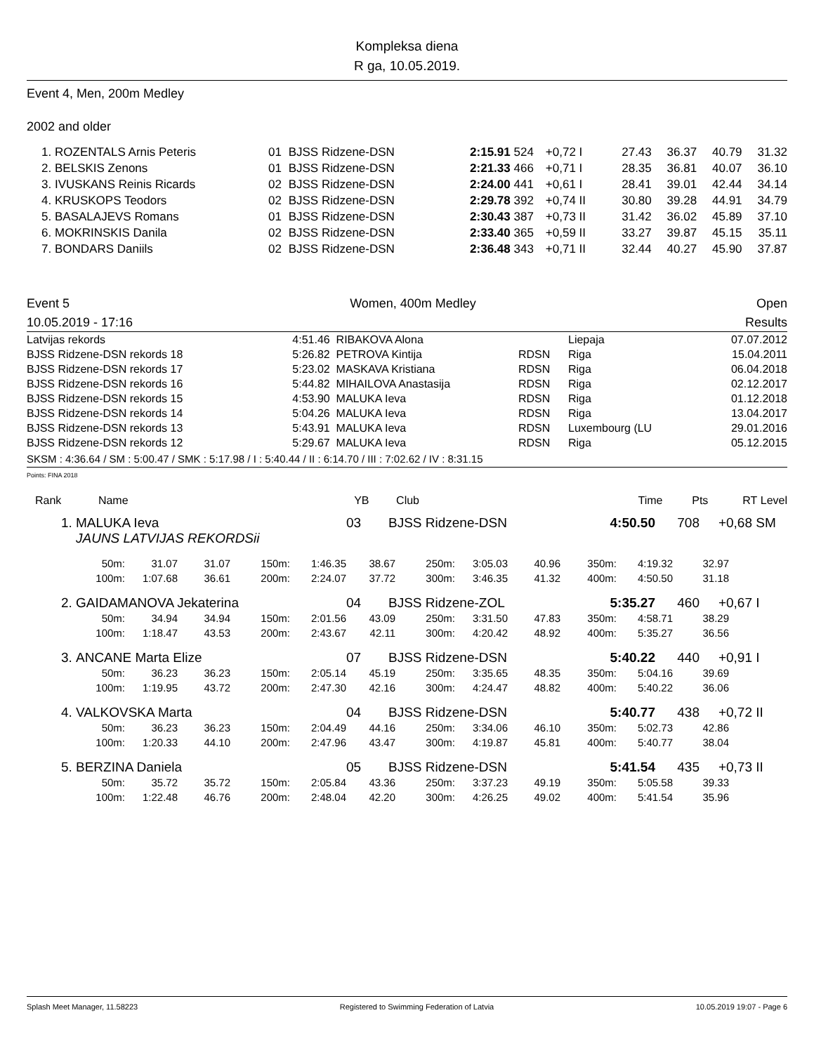Kompleksa diena
R ga, 10.05.2019.
Event 4, Men, 200m Medley
2002 and older
| 1. | ROZENTALS Arnis Peteris | 01 | BJSS Ridzene-DSN | 2:15.91 | 524 | +0,72 I | 27.43 | 36.37 | 40.79 | 31.32 |
| 2. | BELSKIS Zenons | 01 | BJSS Ridzene-DSN | 2:21.33 | 466 | +0,71 I | 28.35 | 36.81 | 40.07 | 36.10 |
| 3. | IVUSKANS Reinis Ricards | 02 | BJSS Ridzene-DSN | 2:24.00 | 441 | +0,61 I | 28.41 | 39.01 | 42.44 | 34.14 |
| 4. | KRUSKOPS Teodors | 02 | BJSS Ridzene-DSN | 2:29.78 | 392 | +0,74 II | 30.80 | 39.28 | 44.91 | 34.79 |
| 5. | BASALAJEVS Romans | 01 | BJSS Ridzene-DSN | 2:30.43 | 387 | +0,73 II | 31.42 | 36.02 | 45.89 | 37.10 |
| 6. | MOKRINSKIS Danila | 02 | BJSS Ridzene-DSN | 2:33.40 | 365 | +0,59 II | 33.27 | 39.87 | 45.15 | 35.11 |
| 7. | BONDARS Daniils | 02 | BJSS Ridzene-DSN | 2:36.48 | 343 | +0,71 II | 32.44 | 40.27 | 45.90 | 37.87 |
Event 5 Women, 400m Medley Open
10.05.2019 - 17:16 Results
| Latvijas rekords | 4:51.46 | RIBAKOVA Alona | | Liepaja | 07.07.2012 |
| BJSS Ridzene-DSN rekords 18 | 5:26.82 | PETROVA Kintija | RDSN | Riga | 15.04.2011 |
| BJSS Ridzene-DSN rekords 17 | 5:23.02 | MASKAVA Kristiana | RDSN | Riga | 06.04.2018 |
| BJSS Ridzene-DSN rekords 16 | 5:44.82 | MIHAILOVA Anastasija | RDSN | Riga | 02.12.2017 |
| BJSS Ridzene-DSN rekords 15 | 4:53.90 | MALUKA Ieva | RDSN | Riga | 01.12.2018 |
| BJSS Ridzene-DSN rekords 14 | 5:04.26 | MALUKA Ieva | RDSN | Riga | 13.04.2017 |
| BJSS Ridzene-DSN rekords 13 | 5:43.91 | MALUKA Ieva | RDSN | Luxembourg (LU | 29.01.2016 |
| BJSS Ridzene-DSN rekords 12 | 5:29.67 | MALUKA Ieva | RDSN | Riga | 05.12.2015 |
SKSM : 4:36.64 / SM : 5:00.47 / SMK : 5:17.98 / I : 5:40.44 / II : 6:14.70 / III : 7:02.62 / IV : 8:31.15
Points: FINA 2018
| Rank | Name | YB | Club | Time | Pts | RT | Level |
| 1. | MALUKA Ieva | 03 | BJSS Ridzene-DSN | 4:50.50 | 708 | +0,68 | SM |
| | JAUNS LATVIJAS REKORDSii | | | | | | |
| 50m: | 31.07 | 31.07 | 150m: | 1:46.35 | 38.67 | 250m: | 3:05.03 | 40.96 | 350m: | 4:19.32 | 32.97 |
| 100m: | 1:07.68 | 36.61 | 200m: | 2:24.07 | 37.72 | 300m: | 3:46.35 | 41.32 | 400m: | 4:50.50 | 31.18 |
| 2. | GAIDAMANOVA Jekaterina | 04 | BJSS Ridzene-ZOL | 5:35.27 | 460 | +0,67 | I |
| 50m: | 34.94 | 34.94 | 150m: | 2:01.56 | 43.09 | 250m: | 3:31.50 | 47.83 | 350m: | 4:58.71 | 38.29 |
| 100m: | 1:18.47 | 43.53 | 200m: | 2:43.67 | 42.11 | 300m: | 4:20.42 | 48.92 | 400m: | 5:35.27 | 36.56 |
| 3. | ANCANE Marta Elize | 07 | BJSS Ridzene-DSN | 5:40.22 | 440 | +0,91 | I |
| 50m: | 36.23 | 36.23 | 150m: | 2:05.14 | 45.19 | 250m: | 3:35.65 | 48.35 | 350m: | 5:04.16 | 39.69 |
| 100m: | 1:19.95 | 43.72 | 200m: | 2:47.30 | 42.16 | 300m: | 4:24.47 | 48.82 | 400m: | 5:40.22 | 36.06 |
| 4. | VALKOVSKA Marta | 04 | BJSS Ridzene-DSN | 5:40.77 | 438 | +0,72 | II |
| 50m: | 36.23 | 36.23 | 150m: | 2:04.49 | 44.16 | 250m: | 3:34.06 | 46.10 | 350m: | 5:02.73 | 42.86 |
| 100m: | 1:20.33 | 44.10 | 200m: | 2:47.96 | 43.47 | 300m: | 4:19.87 | 45.81 | 400m: | 5:40.77 | 38.04 |
| 5. | BERZINA Daniela | 05 | BJSS Ridzene-DSN | 5:41.54 | 435 | +0,73 | II |
| 50m: | 35.72 | 35.72 | 150m: | 2:05.84 | 43.36 | 250m: | 3:37.23 | 49.19 | 350m: | 5:05.58 | 39.33 |
| 100m: | 1:22.48 | 46.76 | 200m: | 2:48.04 | 42.20 | 300m: | 4:26.25 | 49.02 | 400m: | 5:41.54 | 35.96 |
Splash Meet Manager, 11.58223 Registered to Swimming Federation of Latvia 10.05.2019 19:07 - Page 6